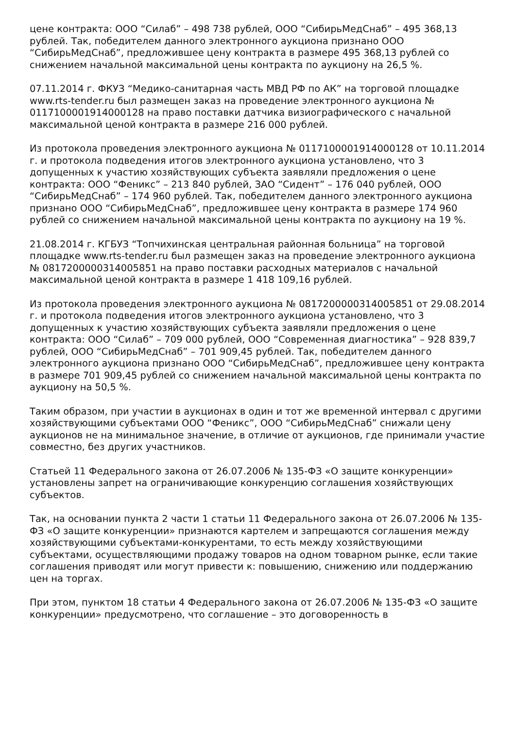цене контракта: ООО “Силаб” – 498 738 рублей, ООО “СибирьМедСнаб” – 495 368,13 рублей. Так, победителем данного электронного аукциона признано ООО “СибирьМедСнаб”, предложившее цену контракта в размере 495 368,13 рублей со снижением начальной максимальной цены контракта по аукциону на 26,5 %.
07.11.2014 г. ФКУЗ “Медико-санитарная часть МВД РФ по АК” на торговой площадке www.rts-tender.ru был размещен заказ на проведение электронного аукциона № 0117100001914000128 на право поставки датчика визиографического с начальной максимальной ценой контракта в размере 216 000 рублей.
Из протокола проведения электронного аукциона № 0117100001914000128 от 10.11.2014 г. и протокола подведения итогов электронного аукциона установлено, что 3 допущенных к участию хозяйствующих субъекта заявляли предложения о цене контракта: ООО “Феникс” – 213 840 рублей, ЗАО “Сидент” – 176 040 рублей, ООО “СибирьМедСнаб” – 174 960 рублей. Так, победителем данного электронного аукциона признано ООО “СибирьМедСнаб”, предложившее цену контракта в размере 174 960 рублей со снижением начальной максимальной цены контракта по аукциону на 19 %.
21.08.2014 г. КГБУЗ “Топчихинская центральная районная больница” на торговой площадке www.rts-tender.ru был размещен заказ на проведение электронного аукциона № 0817200000314005851 на право поставки расходных материалов с начальной максимальной ценой контракта в размере 1 418 109,16 рублей.
Из протокола проведения электронного аукциона № 0817200000314005851 от 29.08.2014 г. и протокола подведения итогов электронного аукциона установлено, что 3 допущенных к участию хозяйствующих субъекта заявляли предложения о цене контракта: ООО “Силаб” – 709 000 рублей, ООО “Современная диагностика” – 928 839,7 рублей, ООО “СибирьМедСнаб” – 701 909,45 рублей. Так, победителем данного электронного аукциона признано ООО “СибирьМедСнаб”, предложившее цену контракта в размере 701 909,45 рублей со снижением начальной максимальной цены контракта по аукциону на 50,5 %.
Таким образом, при участии в аукционах в один и тот же временной интервал с другими хозяйствующими субъектами ООО “Феникс”, ООО “СибирьМедСнаб” снижали цену аукционов не на минимальное значение, в отличие от аукционов, где принимали участие совместно, без других участников.
Статьей 11 Федерального закона от 26.07.2006 № 135-ФЗ «О защите конкуренции» установлены запрет на ограничивающие конкуренцию соглашения хозяйствующих субъектов.
Так, на основании пункта 2 части 1 статьи 11 Федерального закона от 26.07.2006 № 135-ФЗ «О защите конкуренции» признаются картелем и запрещаются соглашения между хозяйствующими субъектами-конкурентами, то есть между хозяйствующими субъектами, осуществляющими продажу товаров на одном товарном рынке, если такие соглашения приводят или могут привести к: повышению, снижению или поддержанию цен на торгах.
При этом, пунктом 18 статьи 4 Федерального закона от 26.07.2006 № 135-ФЗ «О защите конкуренции» предусмотрено, что соглашение – это договоренность в